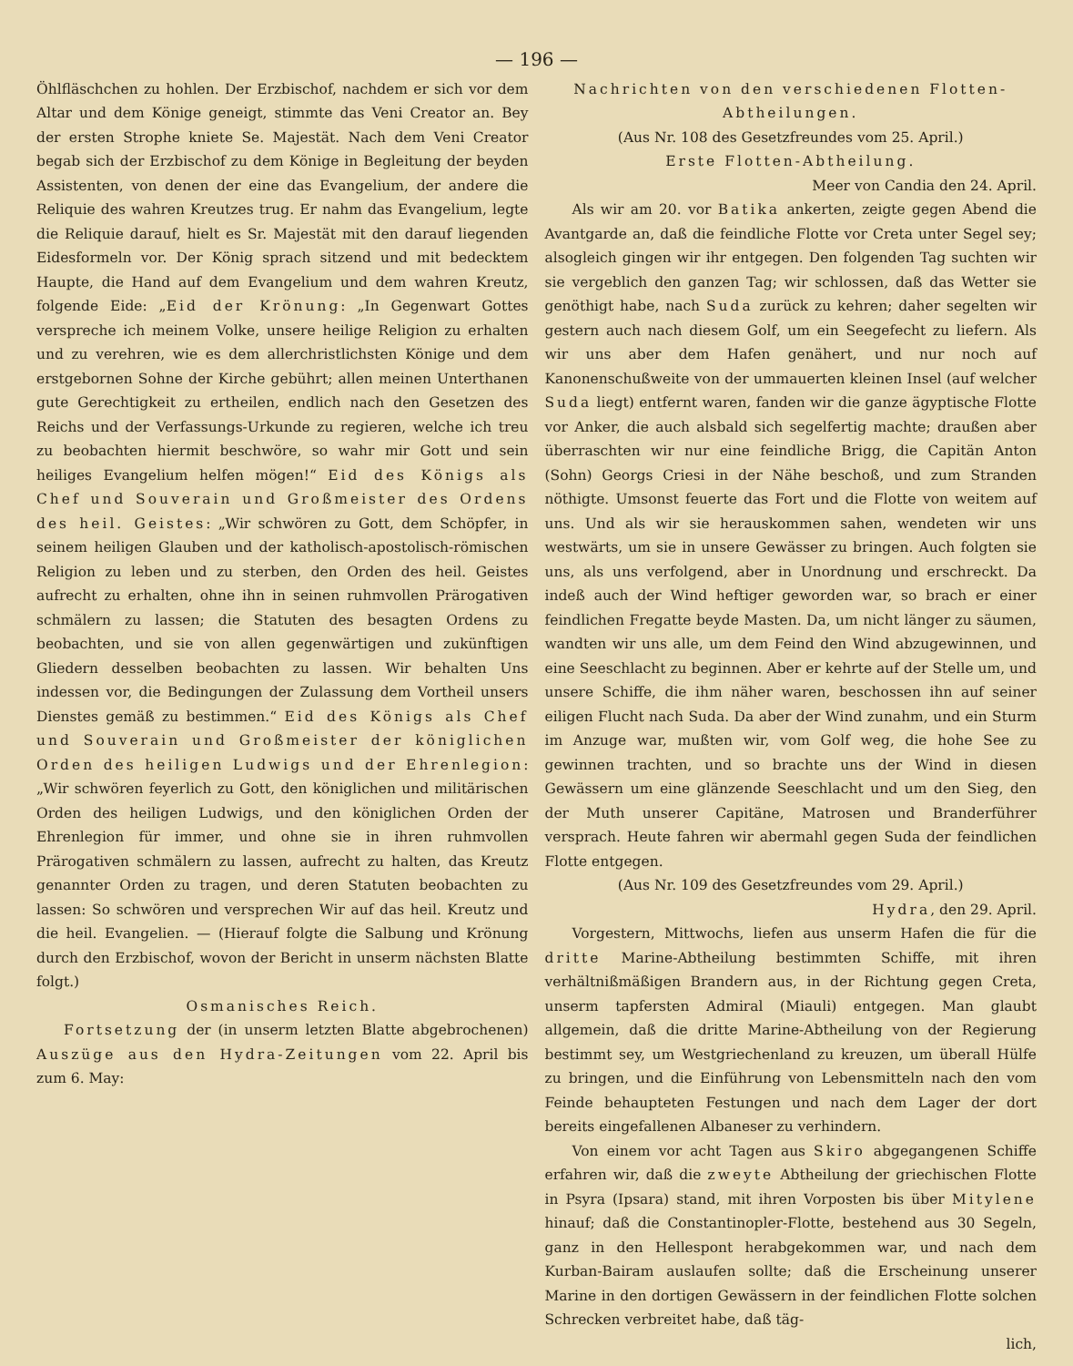— 196 —
Öhlfläschchen zu hohlen. Der Erzbischof, nachdem er sich vor dem Altar und dem Könige geneigt, stimmte das Veni Creator an. Bey der ersten Strophe kniete Se. Majestät. Nach dem Veni Creator begab sich der Erzbischof zu dem Könige in Begleitung der beyden Assistenten, von denen der eine das Evangelium, der andere die Reliquie des wahren Kreutzes trug. Er nahm das Evangelium, legte die Reliquie darauf, hielt es Sr. Majestät mit den darauf liegenden Eidesformeln vor. Der König sprach sitzend und mit bedecktem Haupte, die Hand auf dem Evangelium und dem wahren Kreutz, folgende Eide: „Eid der Krönung: „In Gegenwart Gottes verspreche ich meinem Volke, unsere heilige Religion zu erhalten und zu verehren, wie es dem allerchristlichsten Könige und dem erstgebornen Sohne der Kirche gebührt; allen meinen Unterthanen gute Gerechtigkeit zu ertheilen, endlich nach den Gesetzen des Reichs und der Verfassungs-Urkunde zu regieren, welche ich treu zu beobachten hiermit beschwöre, so wahr mir Gott und sein heiliges Evangelium helfen mögen!“ Eid des Königs als Chef und Souverain und Großmeister des Ordens des heil. Geistes: „Wir schwören zu Gott, dem Schöpfer, in seinem heiligen Glauben und der katholisch-apostolisch-römischen Religion zu leben und zu sterben, den Orden des heil. Geistes aufrecht zu erhalten, ohne ihn in seinen ruhmvollen Prärogativen schmälern zu lassen; die Statuten des besagten Ordens zu beobachten, und sie von allen gegenwärtigen und zukünftigen Gliedern desselben beobachten zu lassen. Wir behalten Uns indessen vor, die Bedingungen der Zulassung dem Vortheil unsers Dienstes gemäß zu bestimmen.“ Eid des Königs als Chef und Souverain und Großmeister der königlichen Orden des heiligen Ludwigs und der Ehrenlegion: „Wir schwören feyerlich zu Gott, den königlichen und militärischen Orden des heiligen Ludwigs, und den königlichen Orden der Ehrenlegion für immer, und ohne sie in ihren ruhmvollen Prärogativen schmälern zu lassen, aufrecht zu halten, das Kreutz genannter Orden zu tragen, und deren Statuten beobachten zu lassen: So schwören und versprechen Wir auf das heil. Kreutz und die heil. Evangelien. — (Hierauf folgte die Salbung und Krönung durch den Erzbischof, wovon der Bericht in unserm nächsten Blatte folgt.)
Osmanisches Reich.
Fortsetzung der (in unserm letzten Blatte abgebrochenen) Auszüge aus den Hydra-Zeitungen vom 22. April bis zum 6. May:
Nachrichten von den verschiedenen Flotten-Abtheilungen.
(Aus Nr. 108 des Gesetzfreundes vom 25. April.)
Erste Flotten-Abtheilung.
Meer von Candia den 24. April.
Als wir am 20. vor Batika ankerten, zeigte gegen Abend die Avantgarde an, daß die feindliche Flotte vor Creta unter Segel sey; alsogleich gingen wir ihr entgegen. Den folgenden Tag suchten wir sie vergeblich den ganzen Tag; wir schlossen, daß das Wetter sie genöthigt habe, nach Suda zurück zu kehren; daher segelten wir gestern auch nach diesem Golf, um ein Seegefecht zu liefern. Als wir uns aber dem Hafen genähert, und nur noch auf Kanonenschußweite von der ummauerten kleinen Insel (auf welcher Suda liegt) entfernt waren, fanden wir die ganze ägyptische Flotte vor Anker, die auch alsbald sich segelfertig machte; draußen aber überraschten wir nur eine feindliche Brigg, die Capitän Anton (Sohn) Georgs Criesi in der Nähe beschoß, und zum Stranden nöthigte. Umsonst feuerte das Fort und die Flotte von weitem auf uns. Und als wir sie herauskommen sahen, wendeten wir uns westwärts, um sie in unsere Gewässer zu bringen. Auch folgten sie uns, als uns verfolgend, aber in Unordnung und erschreckt. Da indeß auch der Wind heftiger geworden war, so brach er einer feindlichen Fregatte beyde Masten. Da, um nicht länger zu säumen, wandten wir uns alle, um dem Feind den Wind abzugewinnen, und eine Seeschlacht zu beginnen. Aber er kehrte auf der Stelle um, und unsere Schiffe, die ihm näher waren, beschossen ihn auf seiner eiligen Flucht nach Suda. Da aber der Wind zunahm, und ein Sturm im Anzuge war, mußten wir, vom Golf weg, die hohe See zu gewinnen trachten, und so brachte uns der Wind in diesen Gewässern um eine glänzende Seeschlacht und um den Sieg, den der Muth unserer Capitäne, Matrosen und Branderführer versprach. Heute fahren wir abermahl gegen Suda der feindlichen Flotte entgegen.
(Aus Nr. 109 des Gesetzfreundes vom 29. April.)
Hydra, den 29. April.
Vorgestern, Mittwochs, liefen aus unserm Hafen die für die dritte Marine-Abtheilung bestimmten Schiffe, mit ihren verhältnißmäßigen Brandern aus, in der Richtung gegen Creta, unserm tapfersten Admiral (Miauli) entgegen. Man glaubt allgemein, daß die dritte Marine-Abtheilung von der Regierung bestimmt sey, um Westgriechenland zu kreuzen, um überall Hülfe zu bringen, und die Einführung von Lebensmitteln nach den vom Feinde behaupteten Festungen und nach dem Lager der dort bereits eingefallenen Albaneser zu verhindern.
Von einem vor acht Tagen aus Skiro abgegangenen Schiffe erfahren wir, daß die zweyte Abtheilung der griechischen Flotte in Psyra (Ipsara) stand, mit ihren Vorposten bis über Mitylene hinauf; daß die Constantinopler-Flotte, bestehend aus 30 Segeln, ganz in den Hellespont herabgekommen war, und nach dem Kurban-Bairam auslaufen sollte; daß die Erscheinung unserer Marine in den dortigen Gewässern in der feindlichen Flotte solchen Schrecken verbreitet habe, daß täg-
lich,